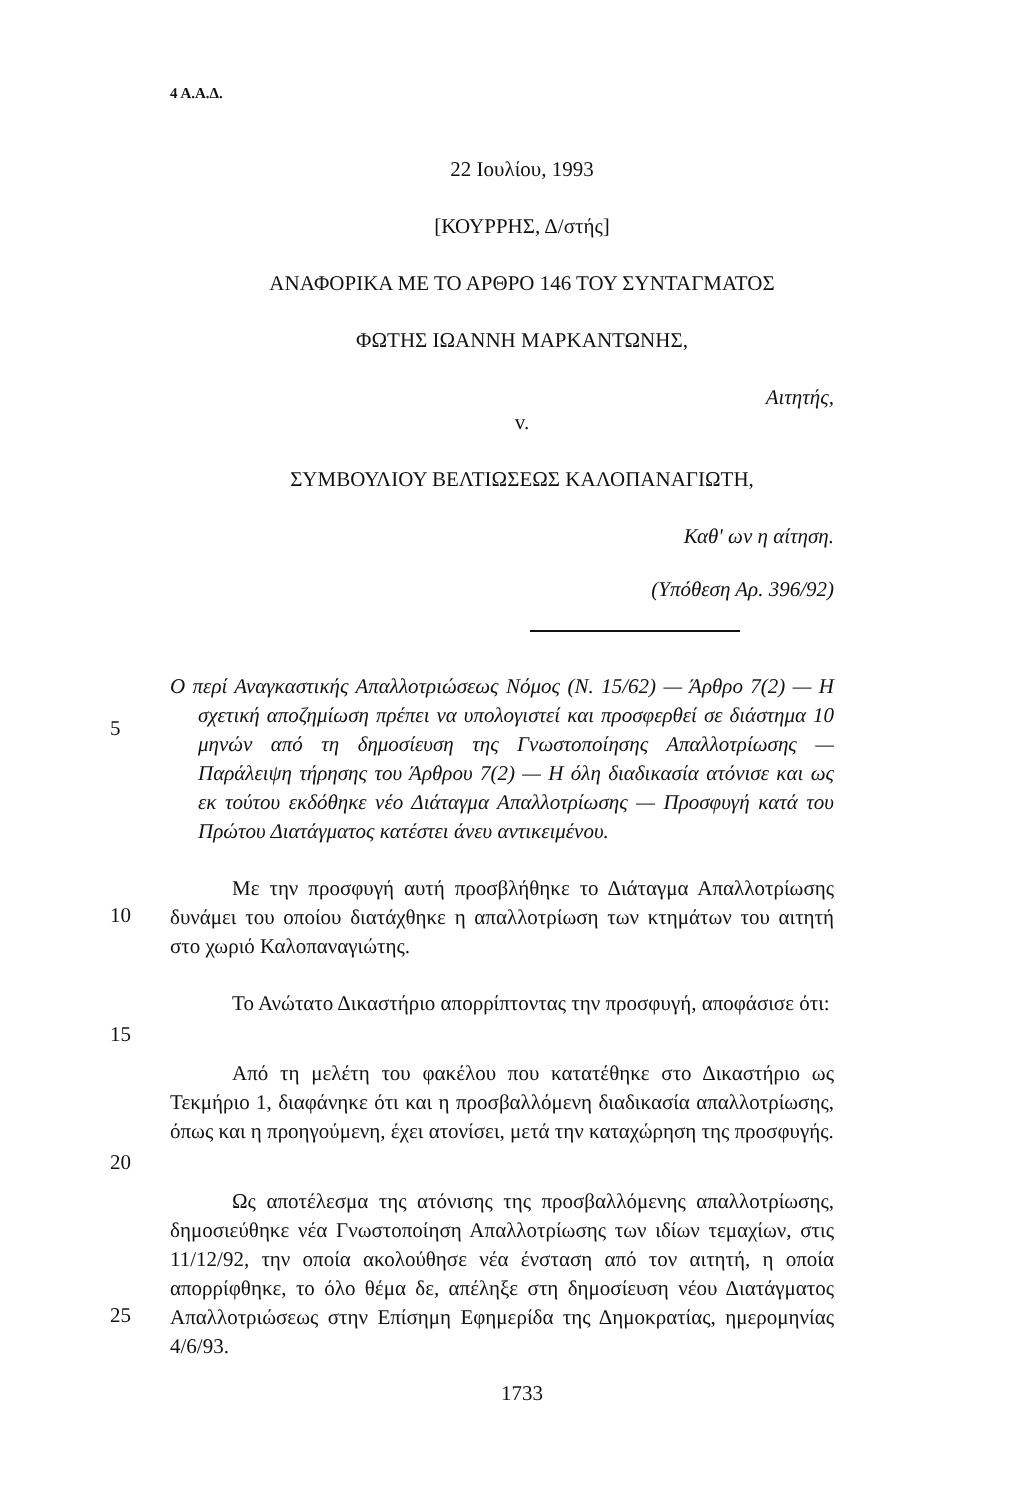4 Α.Α.Δ.
22 Ιουλίου, 1993
[ΚΟΥΡΡΗΣ, Δ/στής]
ΑΝΑΦΟΡΙΚΑ ΜΕ ΤΟ ΑΡΘΡΟ 146 ΤΟΥ ΣΥΝΤΑΓΜΑΤΟΣ
ΦΩΤΗΣ ΙΩΑΝΝΗ ΜΑΡΚΑΝΤΩΝΗΣ,
Αιτητής,
v.
ΣΥΜΒΟΥΛΙΟΥ ΒΕΛΤΙΩΣΕΩΣ ΚΑΛΟΠΑΝΑΓΙΩΤΗ,
Καθ' ων η αίτηση.
(Υπόθεση Αρ. 396/92)
Ο περί Αναγκαστικής Απαλλοτριώσεως Νόμος (Ν. 15/62) — Άρθρο 7(2) — Η σχετική αποζημίωση πρέπει να υπολογιστεί και προσφερθεί σε διάστημα 10 μηνών από τη δημοσίευση της Γνωστοποίησης Απαλλοτρίωσης — Παράλειψη τήρησης του Άρθρου 7(2) — Η όλη διαδικασία ατόνισε και ως εκ τούτου εκδόθηκε νέο Διάταγμα Απαλλοτρίωσης — Προσφυγή κατά του Πρώτου Διατάγματος κατέστει άνευ αντικειμένου.
5
Με την προσφυγή αυτή προσβλήθηκε το Διάταγμα Απαλλοτρίωσης δυνάμει του οποίου διατάχθηκε η απαλλοτρίωση των κτημάτων του αιτητή στο χωριό Καλοπαναγιώτης.
10
Το Ανώτατο Δικαστήριο απορρίπτοντας την προσφυγή, αποφάσισε ότι:
15
Από τη μελέτη του φακέλου που κατατέθηκε στο Δικαστήριο ως Τεκμήριο 1, διαφάνηκε ότι και η προσβαλλόμενη διαδικασία απαλλοτρίωσης, όπως και η προηγούμενη, έχει ατονίσει, μετά την καταχώρηση της προσφυγής.
20
Ως αποτέλεσμα της ατόνισης της προσβαλλόμενης απαλλοτρίωσης, δημοσιεύθηκε νέα Γνωστοποίηση Απαλλοτρίωσης των ιδίων τεμαχίων, στις 11/12/92, την οποία ακολούθησε νέα ένσταση από τον αιτητή, η οποία απορρίφθηκε, το όλο θέμα δε, απέληξε στη δημοσίευση νέου Διατάγματος Απαλλοτριώσεως στην Επίσημη Εφημερίδα της Δημοκρατίας, ημερομηνίας 4/6/93.
25
1733